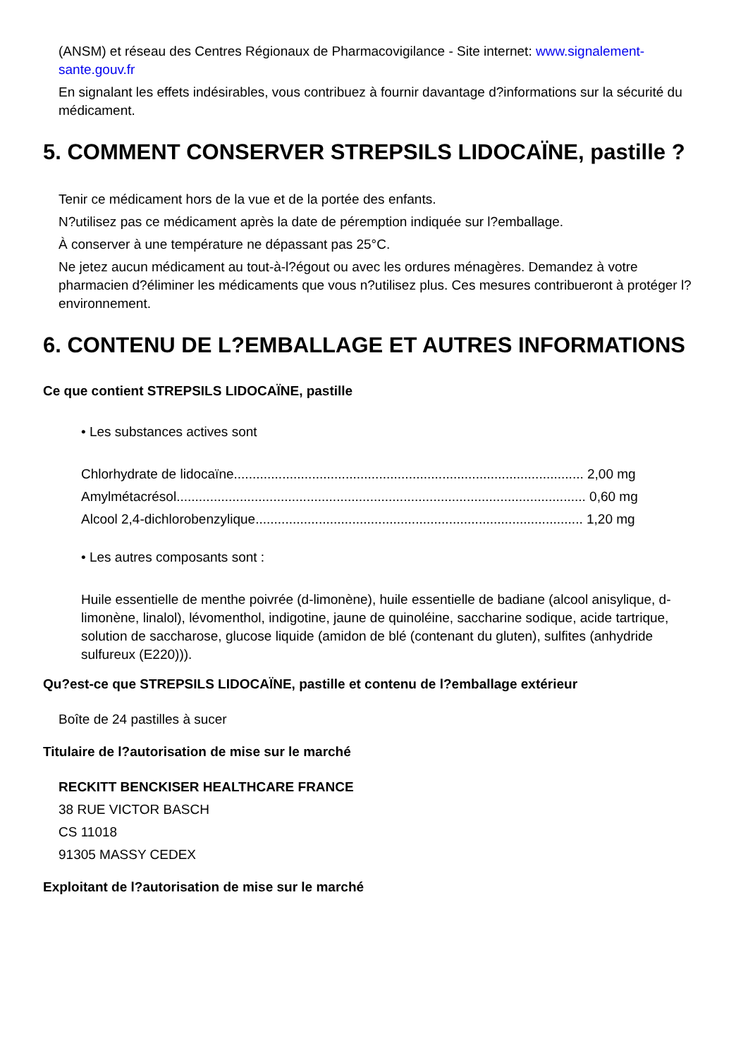(ANSM) et réseau des Centres Régionaux de Pharmacovigilance - Site internet: www.signalement-sante.gouv.fr
En signalant les effets indésirables, vous contribuez à fournir davantage d?informations sur la sécurité du médicament.
5. COMMENT CONSERVER STREPSILS LIDOCAÏNE, pastille ?
Tenir ce médicament hors de la vue et de la portée des enfants.
N?utilisez pas ce médicament après la date de péremption indiquée sur l?emballage.
À conserver à une température ne dépassant pas 25°C.
Ne jetez aucun médicament au tout-à-l?égout ou avec les ordures ménagères. Demandez à votre pharmacien d?éliminer les médicaments que vous n?utilisez plus. Ces mesures contribueront à protéger l?environnement.
6. CONTENU DE L?EMBALLAGE ET AUTRES INFORMATIONS
Ce que contient STREPSILS LIDOCAÏNE, pastille
• Les substances actives sont
Chlorhydrate de lidocaïne.............................................................................................. 2,00 mg
Amylmétacrésol.............................................................................................................. 0,60 mg
Alcool 2,4-dichlorobenzylique........................................................................................ 1,20 mg
• Les autres composants sont :
Huile essentielle de menthe poivrée (d-limonène), huile essentielle de badiane (alcool anisylique, d-limonène, linalol), lévomenthol, indigotine, jaune de quinoléine, saccharine sodique, acide tartrique, solution de saccharose, glucose liquide (amidon de blé (contenant du gluten), sulfites (anhydride sulfureux (E220))).
Qu?est-ce que STREPSILS LIDOCAÏNE, pastille et contenu de l?emballage extérieur
Boîte de 24 pastilles à sucer
Titulaire de l?autorisation de mise sur le marché
RECKITT BENCKISER HEALTHCARE FRANCE
38 RUE VICTOR BASCH
CS 11018
91305 MASSY CEDEX
Exploitant de l?autorisation de mise sur le marché